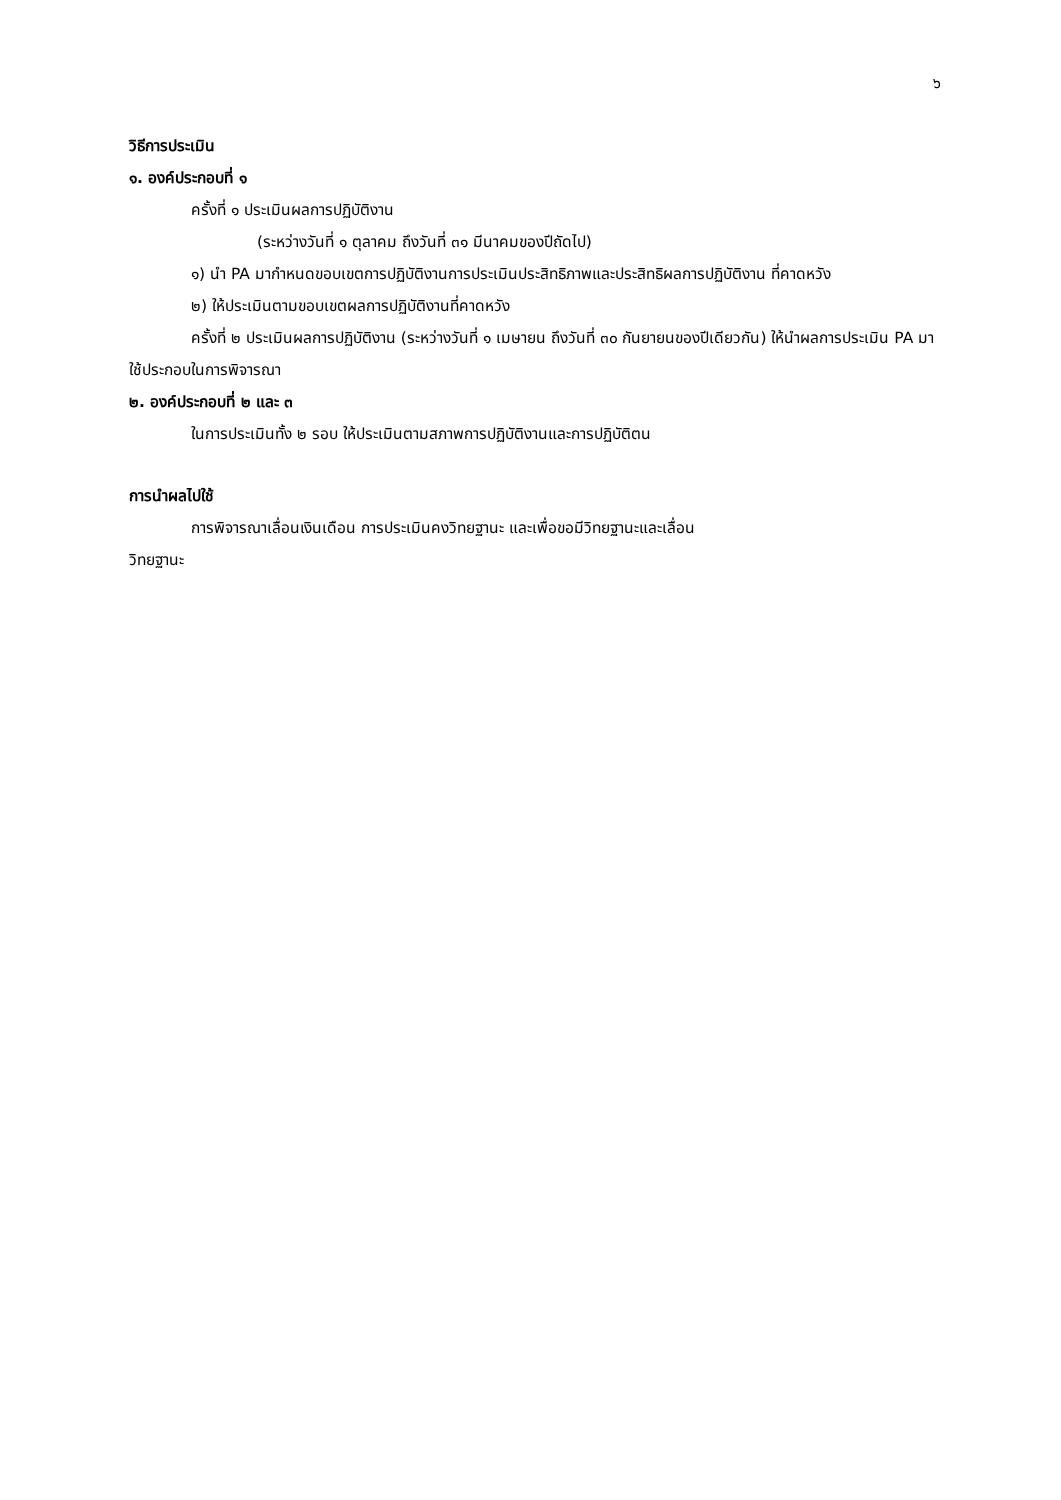๖
วิธีการประเมิน
๑. องค์ประกอบที่ ๑
ครั้งที่ ๑ ประเมินผลการปฏิบัติงาน
(ระหว่างวันที่ ๑ ตุลาคม ถึงวันที่ ๓๑ มีนาคมของปีถัดไป)
๑) นำ PA มากำหนดขอบเขตการปฏิบัติงานการประเมินประสิทธิภาพและประสิทธิผลการปฏิบัติงาน ที่คาดหวัง
๒) ให้ประเมินตามขอบเขตผลการปฏิบัติงานที่คาดหวัง
ครั้งที่ ๒ ประเมินผลการปฏิบัติงาน (ระหว่างวันที่ ๑ เมษายน ถึงวันที่ ๓๐ กันยายนของปีเดียวกัน) ให้นำผลการประเมิน PA มาใช้ประกอบในการพิจารณา
๒. องค์ประกอบที่ ๒ และ ๓
ในการประเมินทั้ง ๒ รอบ ให้ประเมินตามสภาพการปฏิบัติงานและการปฏิบัติตน
การนำผลไปใช้
การพิจารณาเลื่อนเงินเดือน การประเมินคงวิทยฐานะ และเพื่อขอมีวิทยฐานะและเลื่อน
วิทยฐานะ